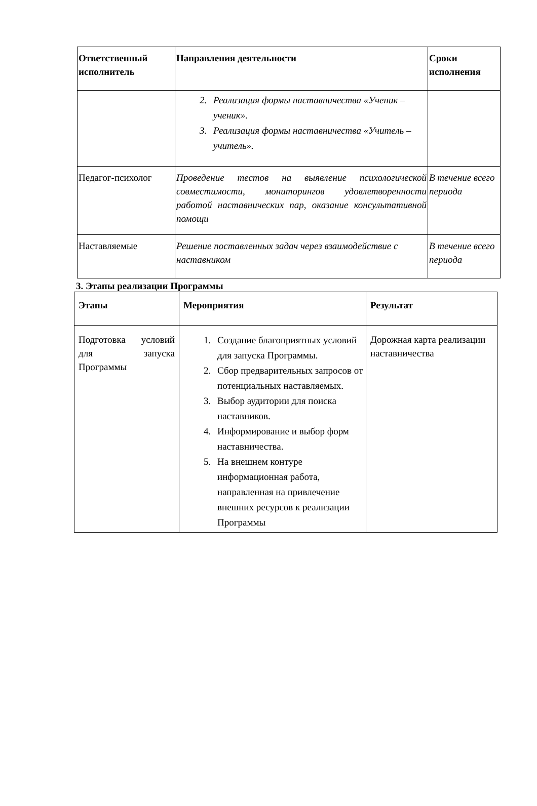| Ответственный исполнитель | Направления деятельности | Сроки исполнения |
| --- | --- | --- |
| | 2. Реализация формы наставничества «Ученик – ученик». 3. Реализация формы наставничества «Учитель – учитель». | |
| Педагог-психолог | Проведение тестов на выявление психологической совместимости, мониторингов удовлетворенности работой наставнических пар, оказание консультативной помощи | В течение всего периода |
| Наставляемые | Решение поставленных задач через взаимодействие с наставником | В течение всего периода |
3. Этапы реализации Программы
| Этапы | Мероприятия | Результат |
| --- | --- | --- |
| Подготовка условий для запуска Программы | 1. Создание благоприятных условий для запуска Программы. 2. Сбор предварительных запросов от потенциальных наставляемых. 3. Выбор аудитории для поиска наставников. 4. Информирование и выбор форм наставничества. 5. На внешнем контуре информационная работа, направленная на привлечение внешних ресурсов к реализации Программы | Дорожная карта реализации наставничества |